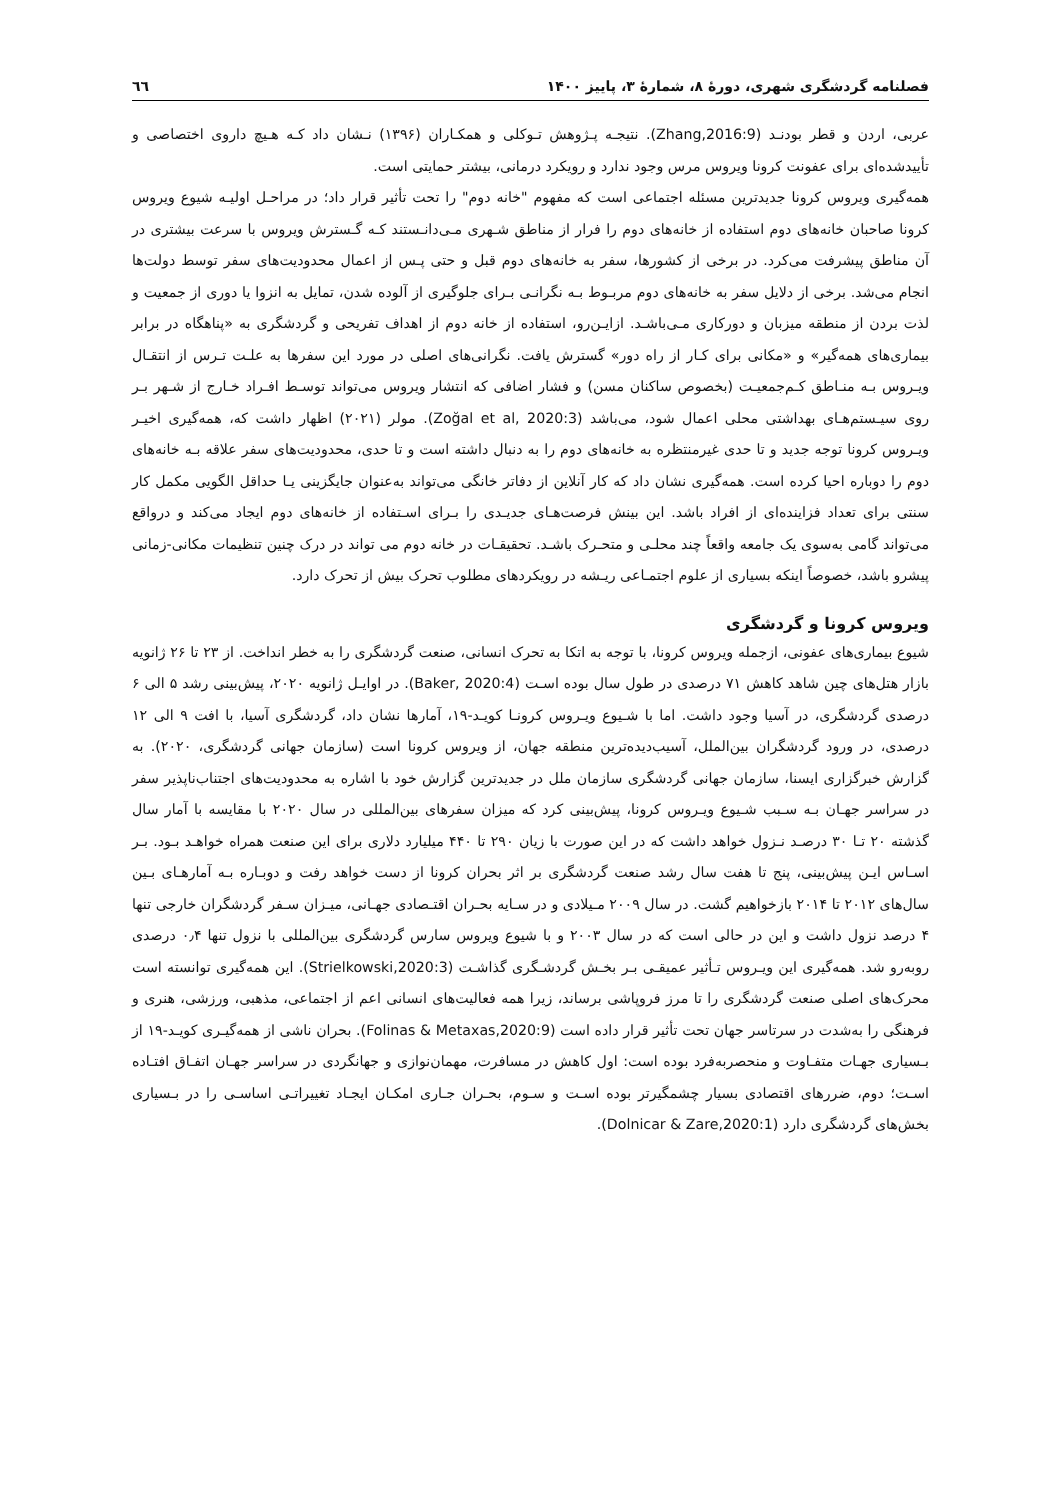فصلنامه گردشگری شهری، دورهٔ ۸، شمارهٔ ۳، پاییز ۱۴۰۰ ٦٦
عربی، اردن و قطر بودنـد (Zhang,2016:9). نتیجـه پـژوهش تـوکلی و همکـاران (۱۳۹۶) نـشان داد کـه هـیچ داروی اختصاصی و تأییدشده‌ای برای عفونت کرونا ویروس مرس وجود ندارد و رویکرد درمانی، بیشتر حمایتی است.
همه‌گیری ویروس کرونا جدیدترین مسئله اجتماعی است که مفهوم "خانه دوم" را تحت تأثیر قرار داد؛ در مراحـل اولیـه شیوع ویروس کرونا صاحبان خانه‌های دوم استفاده از خانه‌های دوم را فرار از مناطق شـهری مـی‌دانـستند کـه گـسترش ویروس با سرعت بیشتری در آن مناطق پیشرفت می‌کرد. در برخی از کشورها، سفر به خانه‌های دوم قبل و حتی پـس از اعمال محدودیت‌های سفر توسط دولت‌ها انجام می‌شد. برخی از دلایل سفر به خانه‌های دوم مربـوط بـه نگرانـی بـرای جلوگیری از آلوده شدن، تمایل به انزوا یا دوری از جمعیت و لذت بردن از منطقه میزبان و دورکاری مـی‌باشـد. ازایـن‌رو، استفاده از خانه دوم از اهداف تفریحی و گردشگری به «پناهگاه در برابر بیماری‌های همه‌گیر» و «مکانی برای کـار از راه دور» گسترش یافت. نگرانی‌های اصلی در مورد این سفرها به علـت تـرس از انتقـال ویـروس بـه منـاطق کـم‌جمعیـت (بخصوص ساکنان مسن) و فشار اضافی که انتشار ویروس می‌تواند توسـط افـراد خـارج از شـهر بـر روی سیـستم‌هـای بهداشتی محلی اعمال شود، می‌باشد (Zoğal et al, 2020:3). مولر (۲۰۲۱) اظهار داشت که، همه‌گیری اخیـر ویـروس کرونا توجه جدید و تا حدی غیرمنتظره به خانه‌های دوم را به دنبال داشته است و تا حدی، محدودیت‌های سفر علاقه بـه خانه‌های دوم را دوباره احیا کرده است. همه‌گیری نشان داد که کار آنلاین از دفاتر خانگی می‌تواند به‌عنوان جایگزینی یـا حداقل الگویی مکمل کار سنتی برای تعداد فزاینده‌ای از افراد باشد. این بینش فرصت‌هـای جدیـدی را بـرای اسـتفاده از خانه‌های دوم ایجاد می‌کند و درواقع می‌تواند گامی به‌سوی یک جامعه واقعاً چند محلـی و متحـرک باشـد. تحقیقـات در خانه دوم می تواند در درک چنین تنظیمات مکانی-زمانی پیشرو باشد، خصوصاً اینکه بسیاری از علوم اجتمـاعی ریـشه در رویکردهای مطلوب تحرک بیش از تحرک دارد.
ویروس کرونا و گردشگری
شیوع بیماری‌های عفونی، ازجمله ویروس کرونا، با توجه به اتکا به تحرک انسانی، صنعت گردشگری را به خطر انداخت. از ۲۳ تا ۲۶ ژانویه بازار هتل‌های چین شاهد کاهش ۷۱ درصدی در طول سال بوده اسـت (Baker, 2020:4). در اوایـل ژانویه ۲۰۲۰، پیش‌بینی رشد ۵ الی ۶ درصدی گردشگری، در آسیا وجود داشت. اما با شـیوع ویـروس کرونـا کویـد-۱۹، آمارها نشان داد، گردشگری آسیا، با افت ۹ الی ۱۲ درصدی، در ورود گردشگران بین‌الملل، آسیب‌دیده‌ترین منطقه جهان، از ویروس کرونا است (سازمان جهانی گردشگری، ۲۰۲۰). به گزارش خبرگزاری ایسنا، سازمان جهانی گردشگری سازمان ملل در جدیدترین گزارش خود با اشاره به محدودیت‌های اجتناب‌ناپذیر سفر در سراسر جهـان بـه سـبب شـیوع ویـروس کرونا، پیش‌بینی کرد که میزان سفرهای بین‌المللی در سال ۲۰۲۰ با مقایسه با آمار سال گذشته ۲۰ تـا ۳۰ درصـد نـزول خواهد داشت که در این صورت با زیان ۲۹۰ تا ۴۴۰ میلیارد دلاری برای این صنعت همراه خواهـد بـود. بـر اسـاس ایـن پیش‌بینی، پنج تا هفت سال رشد صنعت گردشگری بر اثر بحران کرونا از دست خواهد رفت و دوبـاره بـه آمارهـای بـین سال‌های ۲۰۱۲ تا ۲۰۱۴ بازخواهیم گشت. در سال ۲۰۰۹ مـیلادی و در سـایه بحـران اقتـصادی جهـانی، میـزان سـفر گردشگران خارجی تنها ۴ درصد نزول داشت و این در حالی است که در سال ۲۰۰۳ و با شیوع ویروس سارس گردشگری بین‌المللی با نزول تنها ۰٫۴ درصدی روبه‌رو شد. همه‌گیری این ویـروس تـأثیر عمیقـی بـر بخـش گردشـگری گذاشـت (Strielkowski,2020:3). این همه‌گیری توانسته است محرک‌های اصلی صنعت گردشگری را تا مرز فروپاشی برساند، زیرا همه فعالیت‌های انسانی اعم از اجتماعی، مذهبی، ورزشی، هنری و فرهنگی را به‌شدت در سرتاسر جهان تحت تأثیر قرار داده است (Folinas & Metaxas,2020:9). بحران ناشی از همه‌گیـری کویـد-۱۹ از بـسیاری جهـات متفـاوت و منحصربه‌فرد بوده است: اول کاهش در مسافرت، مهمان‌نوازی و جهانگردی در سراسر جهـان اتفـاق افتـاده اسـت؛ دوم، ضررهای اقتصادی بسیار چشمگیرتر بوده اسـت و سـوم، بحـران جـاری امکـان ایجـاد تغییراتـی اساسـی را در بـسیاری بخش‌های گردشگری دارد (Dolnicar & Zare,2020:1).